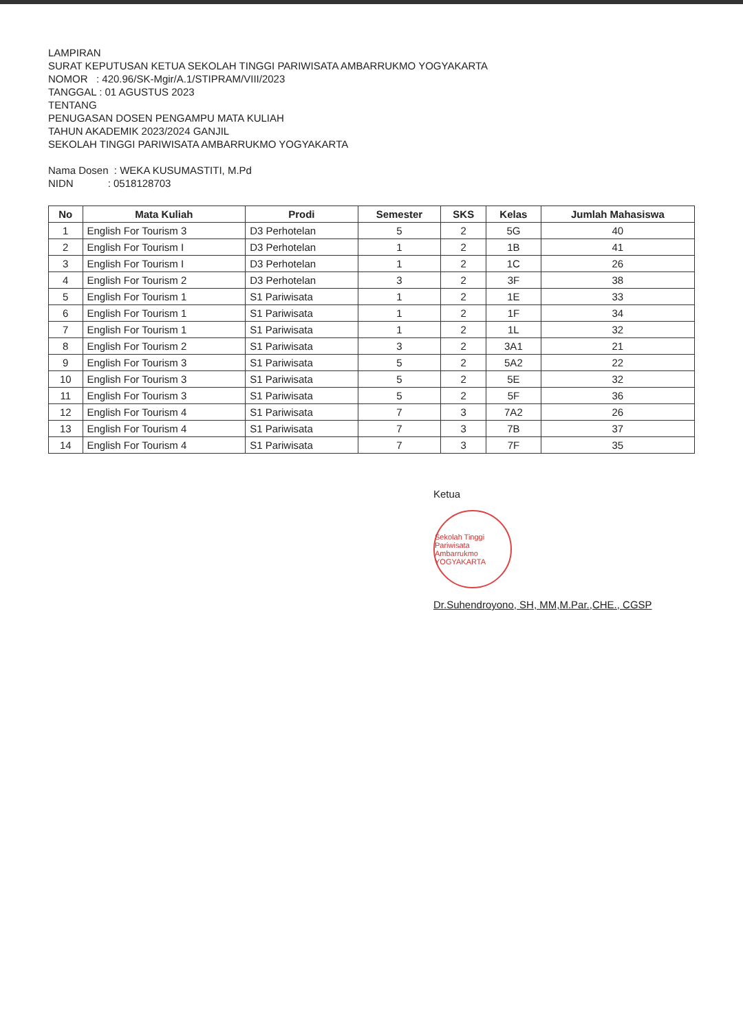LAMPIRAN
SURAT KEPUTUSAN KETUA SEKOLAH TINGGI PARIWISATA AMBARRUKMO YOGYAKARTA
NOMOR : 420.96/SK-Mgir/A.1/STIPRAM/VIII/2023
TANGGAL : 01 AGUSTUS 2023
TENTANG
PENUGASAN DOSEN PENGAMPU MATA KULIAH
TAHUN AKADEMIK 2023/2024 GANJIL
SEKOLAH TINGGI PARIWISATA AMBARRUKMO YOGYAKARTA
Nama Dosen : WEKA KUSUMASTITI, M.Pd
NIDN : 0518128703
| No | Mata Kuliah | Prodi | Semester | SKS | Kelas | Jumlah Mahasiswa |
| --- | --- | --- | --- | --- | --- | --- |
| 1 | English For Tourism 3 | D3 Perhotelan | 5 | 2 | 5G | 40 |
| 2 | English For Tourism I | D3 Perhotelan | 1 | 2 | 1B | 41 |
| 3 | English For Tourism I | D3 Perhotelan | 1 | 2 | 1C | 26 |
| 4 | English For Tourism 2 | D3 Perhotelan | 3 | 2 | 3F | 38 |
| 5 | English For Tourism 1 | S1 Pariwisata | 1 | 2 | 1E | 33 |
| 6 | English For Tourism 1 | S1 Pariwisata | 1 | 2 | 1F | 34 |
| 7 | English For Tourism 1 | S1 Pariwisata | 1 | 2 | 1L | 32 |
| 8 | English For Tourism 2 | S1 Pariwisata | 3 | 2 | 3A1 | 21 |
| 9 | English For Tourism 3 | S1 Pariwisata | 5 | 2 | 5A2 | 22 |
| 10 | English For Tourism 3 | S1 Pariwisata | 5 | 2 | 5E | 32 |
| 11 | English For Tourism 3 | S1 Pariwisata | 5 | 2 | 5F | 36 |
| 12 | English For Tourism 4 | S1 Pariwisata | 7 | 3 | 7A2 | 26 |
| 13 | English For Tourism 4 | S1 Pariwisata | 7 | 3 | 7B | 37 |
| 14 | English For Tourism 4 | S1 Pariwisata | 7 | 3 | 7F | 35 |
Ketua
Sekolah Tinggi Pariwisata Ambarrukmo YOGYAKARTA
Dr.Suhendroyono, SH, MM,M.Par.,CHE., CGSP